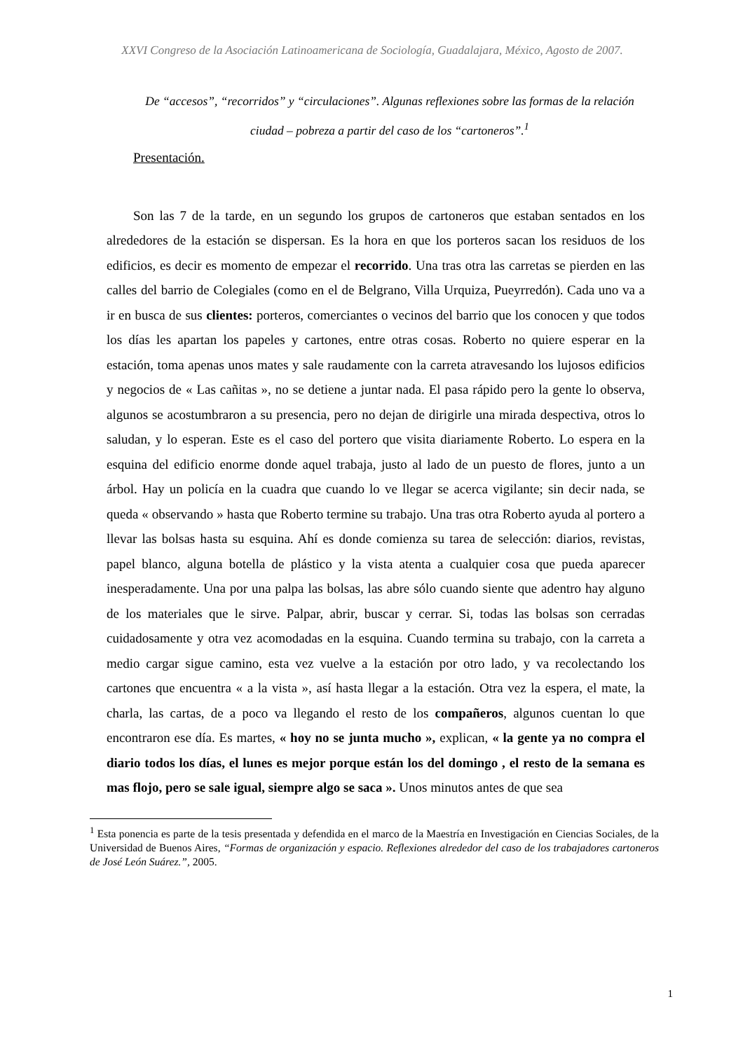XXVI Congreso de la Asociación Latinoamericana de Sociología, Guadalajara, México, Agosto de 2007.
De “accesos”, “recorridos” y “circulaciones”. Algunas reflexiones sobre las formas de la relación ciudad – pobreza a partir del caso de los “cartoneros”.<sup>1</sup>
Presentación.
Son las 7 de la tarde, en un segundo los grupos de cartoneros que estaban sentados en los alrededores de la estación se dispersan. Es la hora en que los porteros sacan los residuos de los edificios, es decir es momento de empezar el recorrido. Una tras otra las carretas se pierden en las calles del barrio de Colegiales (como en el de Belgrano, Villa Urquiza, Pueyrredón). Cada uno va a ir en busca de sus clientes: porteros, comerciantes o vecinos del barrio que los conocen y que todos los días les apartan los papeles y cartones, entre otras cosas. Roberto no quiere esperar en la estación, toma apenas unos mates y sale raudamente con la carreta atravesando los lujosos edificios y negocios de « Las cañitas », no se detiene a juntar nada. El pasa rápido pero la gente lo observa, algunos se acostumbraron a su presencia, pero no dejan de dirigirle una mirada despectiva, otros lo saludan, y lo esperan. Este es el caso del portero que visita diariamente Roberto. Lo espera en la esquina del edificio enorme donde aquel trabaja, justo al lado de un puesto de flores, junto a un árbol. Hay un policía en la cuadra que cuando lo ve llegar se acerca vigilante; sin decir nada, se queda « observando » hasta que Roberto termine su trabajo. Una tras otra Roberto ayuda al portero a llevar las bolsas hasta su esquina. Ahí es donde comienza su tarea de selección: diarios, revistas, papel blanco, alguna botella de plástico y la vista atenta a cualquier cosa que pueda aparecer inesperadamente. Una por una palpa las bolsas, las abre sólo cuando siente que adentro hay alguno de los materiales que le sirve. Palpar, abrir, buscar y cerrar. Si, todas las bolsas son cerradas cuidadosamente y otra vez acomodadas en la esquina. Cuando termina su trabajo, con la carreta a medio cargar sigue camino, esta vez vuelve a la estación por otro lado, y va recolectando los cartones que encuentra « a la vista », así hasta llegar a la estación. Otra vez la espera, el mate, la charla, las cartas, de a poco va llegando el resto de los compañeros, algunos cuentan lo que encontraron ese día. Es martes, « hoy no se junta mucho », explican, « la gente ya no compra el diario todos los días, el lunes es mejor porque están los del domingo , el resto de la semana es mas flojo, pero se sale igual, siempre algo se saca ». Unos minutos antes de que sea
<sup>1</sup> Esta ponencia es parte de la tesis presentada y defendida en el marco de la Maestría en Investigación en Ciencias Sociales, de la Universidad de Buenos Aires, “Formas de organización y espacio. Reflexiones alrededor del caso de los trabajadores cartoneros de José León Suárez.”, 2005.
1